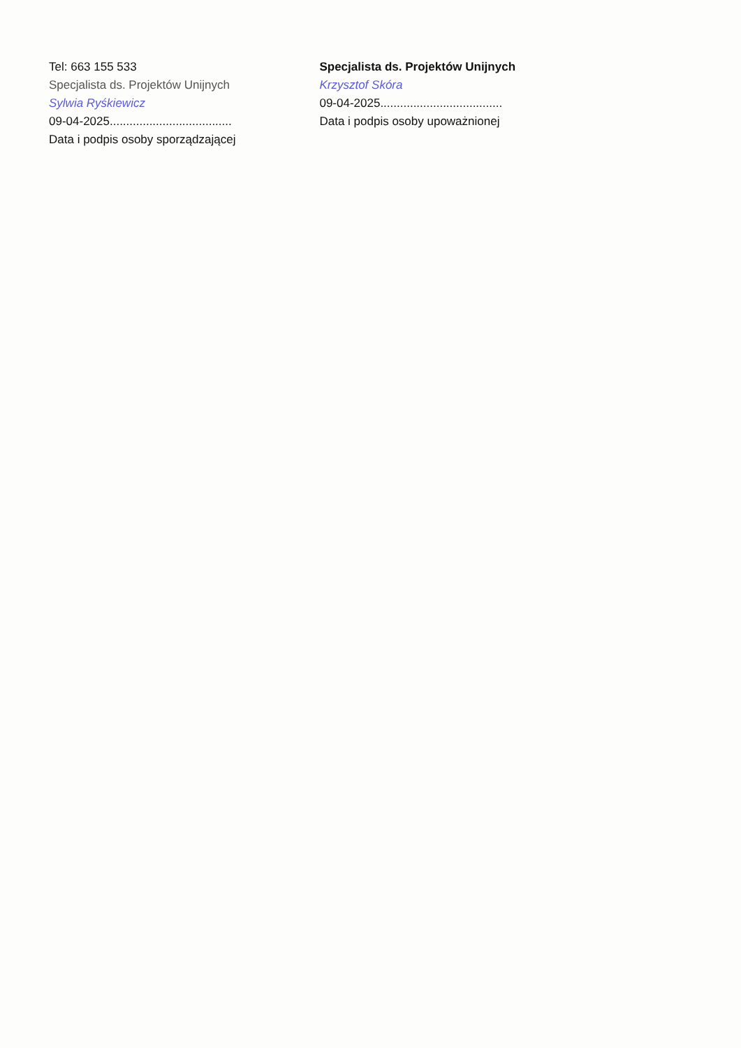Tel: 663 155 533
Specjalista ds. Projektów Unijnych
Sylwia Ryśkiewicz
09-04-2025.....................................
Data i podpis osoby sporządzającej
Specjalista ds. Projektów Unijnych
Krzysztof Skóra
09-04-2025.....................................
Data i podpis osoby upoważnionej